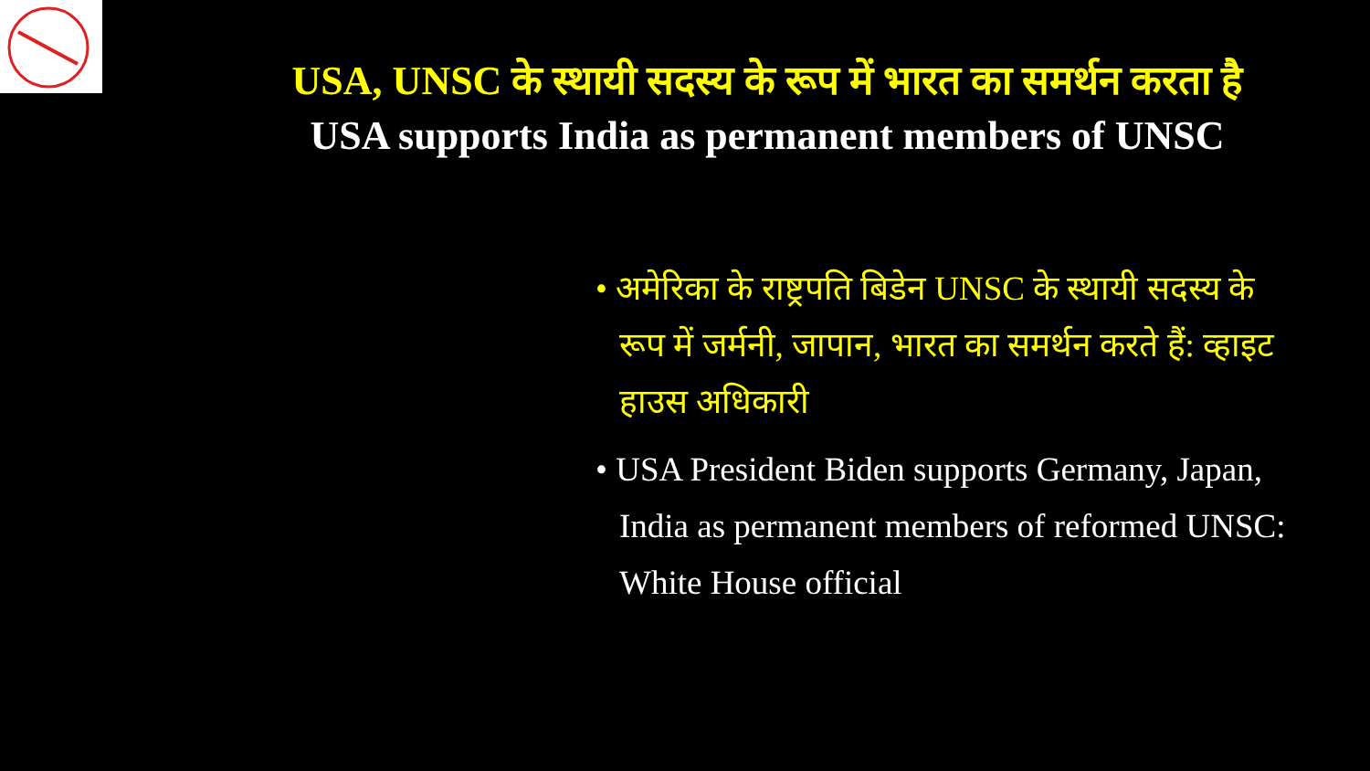USA, UNSC के स्थायी सदस्य के रूप में भारत का समर्थन करता है
USA supports India as permanent members of UNSC
• अमेरिका के राष्ट्रपति बिडेन UNSC के स्थायी सदस्य के रूप में जर्मनी, जापान, भारत का समर्थन करते हैं: व्हाइट हाउस अधिकारी
• USA President Biden supports Germany, Japan, India as permanent members of reformed UNSC: White House official